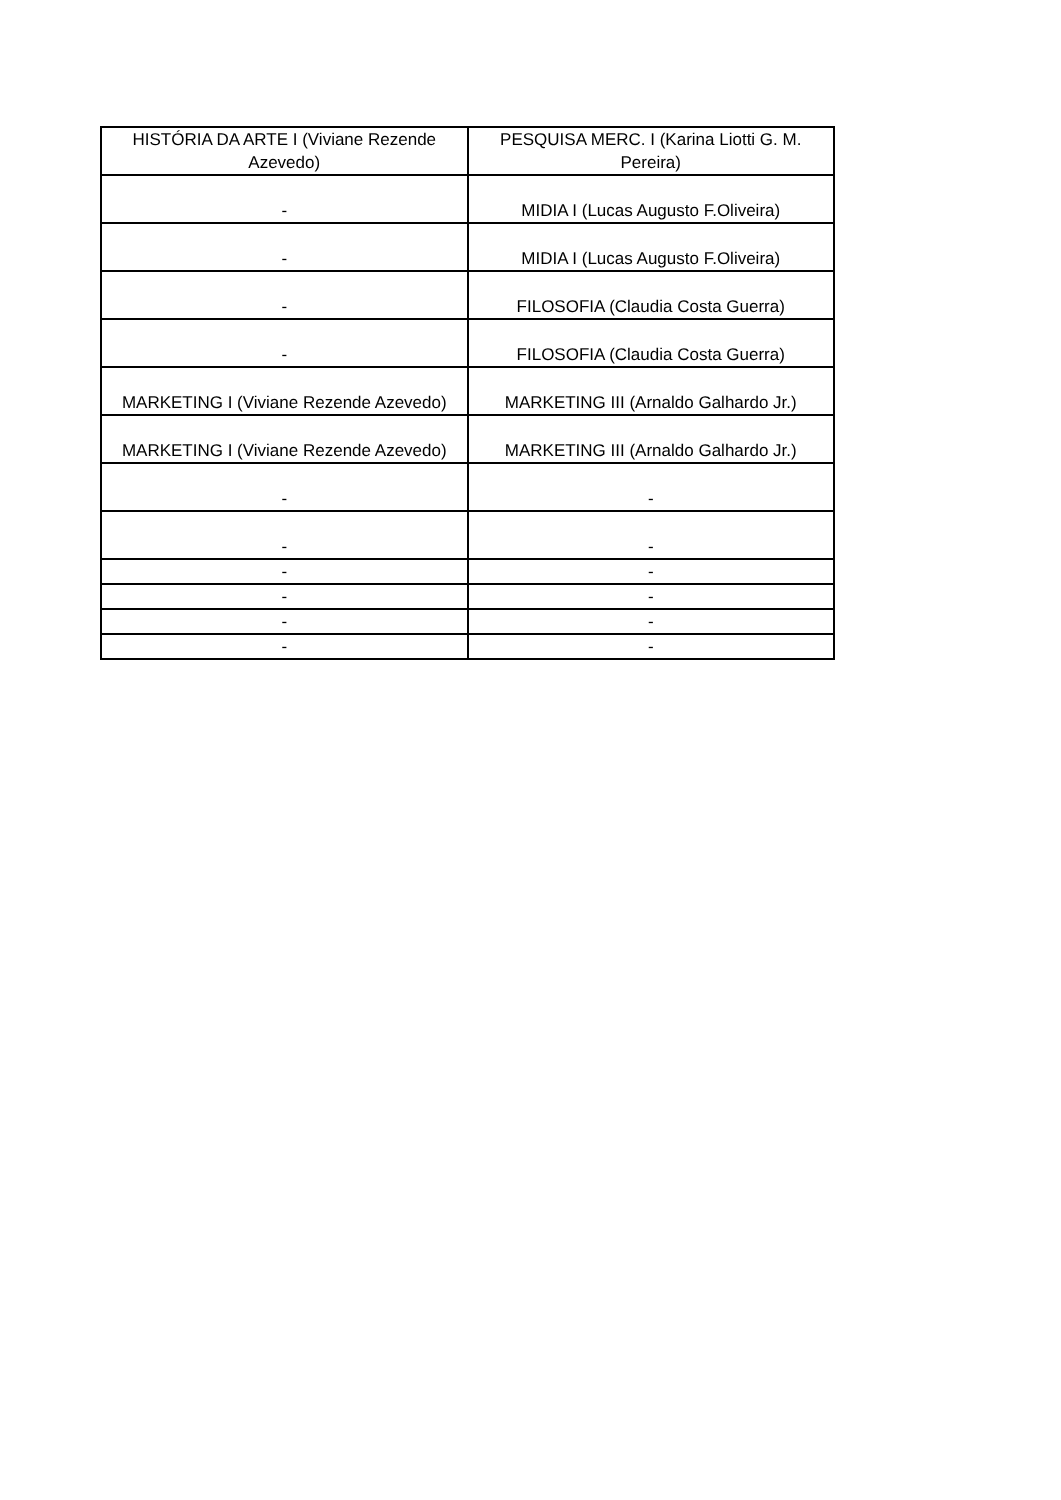| HISTÓRIA DA ARTE I (Viviane Rezende Azevedo) | PESQUISA MERC. I (Karina Liotti G. M. Pereira) |
| - | MIDIA I (Lucas Augusto F.Oliveira) |
| - | MIDIA I (Lucas Augusto F.Oliveira) |
| - | FILOSOFIA (Claudia Costa Guerra) |
| - | FILOSOFIA (Claudia Costa Guerra) |
| MARKETING I (Viviane Rezende Azevedo) | MARKETING III (Arnaldo Galhardo Jr.) |
| MARKETING I (Viviane Rezende Azevedo) | MARKETING III (Arnaldo Galhardo Jr.) |
| - | - |
| - | - |
| - | - |
| - | - |
| - | - |
| - | - |